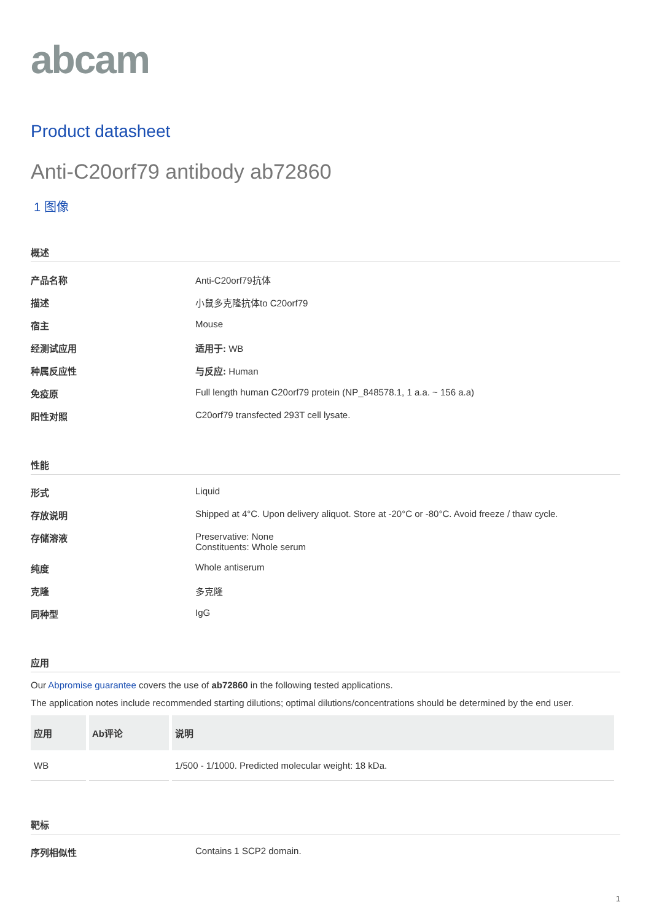abcam
Product datasheet
Anti-C20orf79 antibody ab72860
1 图像
概述
| 产品名称 | Anti-C20orf79抗体 |
| 描述 | 小鼠多克隆抗体to C20orf79 |
| 宿主 | Mouse |
| 经测试应用 | 适用于: WB |
| 种属反应性 | 与反应: Human |
| 免疫原 | Full length human C20orf79 protein (NP_848578.1, 1 a.a. ~ 156 a.a) |
| 阳性对照 | C20orf79 transfected 293T cell lysate. |
性能
| 形式 | Liquid |
| 存放说明 | Shipped at 4°C. Upon delivery aliquot. Store at -20°C or -80°C. Avoid freeze / thaw cycle. |
| 存储溶液 | Preservative: None Constituents: Whole serum |
| 纯度 | Whole antiserum |
| 克隆 | 多克隆 |
| 同种型 | IgG |
应用
Our Abpromise guarantee covers the use of ab72860 in the following tested applications.
The application notes include recommended starting dilutions; optimal dilutions/concentrations should be determined by the end user.
| 应用 | Ab评论 | 说明 |
| --- | --- | --- |
| WB | | 1/500 - 1/1000. Predicted molecular weight: 18 kDa. |
靶标
| 序列相似性 | Contains 1 SCP2 domain. |
1